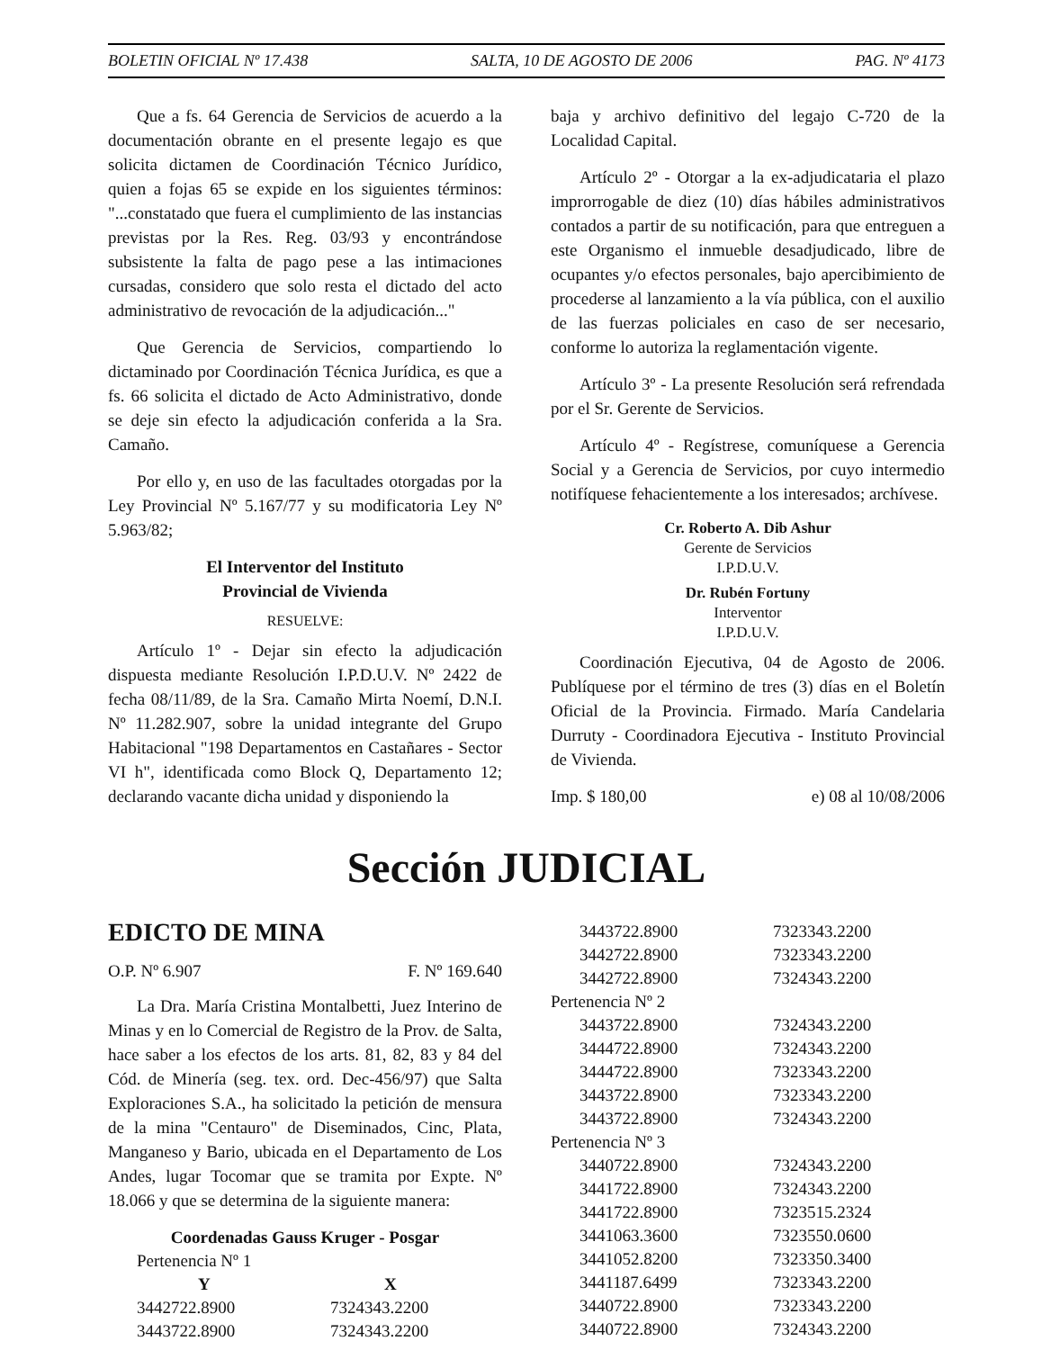BOLETIN OFICIAL Nº 17.438 SALTA, 10 DE AGOSTO DE 2006 PAG. Nº 4173
Que a fs. 64 Gerencia de Servicios de acuerdo a la documentación obrante en el presente legajo es que solicita dictamen de Coordinación Técnico Jurídico, quien a fojas 65 se expide en los siguientes términos: "...constatado que fuera el cumplimiento de las instancias previstas por la Res. Reg. 03/93 y encontrándose subsistente la falta de pago pese a las intimaciones cursadas, considero que solo resta el dictado del acto administrativo de revocación de la adjudicación..."
Que Gerencia de Servicios, compartiendo lo dictaminado por Coordinación Técnica Jurídica, es que a fs. 66 solicita el dictado de Acto Administrativo, donde se deje sin efecto la adjudicación conferida a la Sra. Camaño.
Por ello y, en uso de las facultades otorgadas por la Ley Provincial Nº 5.167/77 y su modificatoria Ley Nº 5.963/82;
El Interventor del Instituto
Provincial de Vivienda
RESUELVE:
Artículo 1º - Dejar sin efecto la adjudicación dispuesta mediante Resolución I.P.D.U.V. Nº 2422 de fecha 08/11/89, de la Sra. Camaño Mirta Noemí, D.N.I. Nº 11.282.907, sobre la unidad integrante del Grupo Habitacional "198 Departamentos en Castañares - Sector VI h", identificada como Block Q, Departamento 12; declarando vacante dicha unidad y disponiendo la
baja y archivo definitivo del legajo C-720 de la Localidad Capital.
Artículo 2º - Otorgar a la ex-adjudicataria el plazo improrrogable de diez (10) días hábiles administrativos contados a partir de su notificación, para que entreguen a este Organismo el inmueble desadjudicado, libre de ocupantes y/o efectos personales, bajo apercibimiento de procederse al lanzamiento a la vía pública, con el auxilio de las fuerzas policiales en caso de ser necesario, conforme lo autoriza la reglamentación vigente.
Artículo 3º - La presente Resolución será refrendada por el Sr. Gerente de Servicios.
Artículo 4º - Regístrese, comuníquese a Gerencia Social y a Gerencia de Servicios, por cuyo intermedio notifíquese fehacientemente a los interesados; archívese.
Cr. Roberto A. Dib Ashur
Gerente de Servicios
I.P.D.U.V.
Dr. Rubén Fortuny
Interventor
I.P.D.U.V.
Coordinación Ejecutiva, 04 de Agosto de 2006. Publíquese por el término de tres (3) días en el Boletín Oficial de la Provincia. Firmado. María Candelaria Durruty - Coordinadora Ejecutiva - Instituto Provincial de Vivienda.
Imp. $ 180,00 e) 08 al 10/08/2006
Sección JUDICIAL
EDICTO DE MINA
O.P. Nº 6.907 F. Nº 169.640
La Dra. María Cristina Montalbetti, Juez Interino de Minas y en lo Comercial de Registro de la Prov. de Salta, hace saber a los efectos de los arts. 81, 82, 83 y 84 del Cód. de Minería (seg. tex. ord. Dec-456/97) que Salta Exploraciones S.A., ha solicitado la petición de mensura de la mina "Centauro" de Diseminados, Cinc, Plata, Manganeso y Bario, ubicada en el Departamento de Los Andes, lugar Tocomar que se tramita por Expte. Nº 18.066 y que se determina de la siguiente manera:
Coordenadas Gauss Kruger - Posgar
| Pertenencia Nº 1 | |
| Y | X |
| 3442722.8900 | 7324343.2200 |
| 3443722.8900 | 7324343.2200 |
| 3443722.8900 | 7323343.2200 |
| 3442722.8900 | 7323343.2200 |
| 3442722.8900 | 7324343.2200 |
| Pertenencia Nº 2 | |
| 3443722.8900 | 7324343.2200 |
| 3444722.8900 | 7324343.2200 |
| 3444722.8900 | 7323343.2200 |
| 3443722.8900 | 7323343.2200 |
| 3443722.8900 | 7324343.2200 |
| Pertenencia Nº 3 | |
| 3440722.8900 | 7324343.2200 |
| 3441722.8900 | 7324343.2200 |
| 3441722.8900 | 7323515.2324 |
| 3441063.3600 | 7323550.0600 |
| 3441052.8200 | 7323350.3400 |
| 3441187.6499 | 7323343.2200 |
| 3440722.8900 | 7323343.2200 |
| 3440722.8900 | 7324343.2200 |